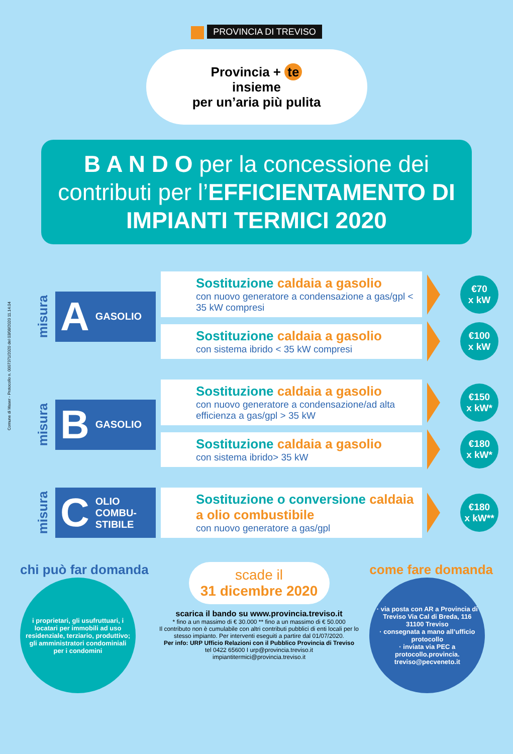Comune di Maser - Protocollo n. 0007371/2020 del 03/08/2020 11.14.04
PROVINCIA DI TREVISO
Provincia + te
insieme
per un’aria più pulita
B A N D O per la concessione dei contributi per l’EFFICIENTAMENTO DI IMPIANTI TERMICI 2020
misura
A GASOLIO
Sostituzione caldaia a gasolio
con nuovo generatore a condensazione a gas/gpl < 35 kW compresi
€70
x kW
Sostituzione caldaia a gasolio
con sistema ibrido < 35 kW compresi
€100
x kW
misura
B GASOLIO
Sostituzione caldaia a gasolio
con nuovo generatore a condensazione/ad alta efficienza a gas/gpl > 35 kW
€150
x kW*
Sostituzione caldaia a gasolio
con sistema ibrido> 35 kW
€180
x kW*
misura
C OLIO
COMBU-
STIBILE
Sostituzione o conversione caldaia a olio combustibile
con nuovo generatore a gas/gpl
€180
x kW**
chi può far domanda
i proprietari, gli usufruttuari, i locatari per immobili ad uso residenziale, terziario, produttivo; gli amministratori condominiali per i condomini
scade il
31 dicembre 2020
scarica il bando su www.provincia.treviso.it
* fino a un massimo di € 30.000 ** fino a un massimo di € 50.000
Il contributo non è cumulabile con altri contributi pubblici di enti locali per lo stesso impianto. Per interventi eseguiti a partire dal 01/07/2020.
Per info: URP Ufficio Relazioni con il Pubblico Provincia di Treviso
tel 0422 65600 I urp@provincia.treviso.it
impiantitermici@provincia.treviso.it
come fare domanda
· via posta con AR a Provincia di Treviso Via Cal di Breda, 116 31100 Treviso
· consegnata a mano all’ufficio protocollo
· inviata via PEC a protocollo.provincia. treviso@pecveneto.it